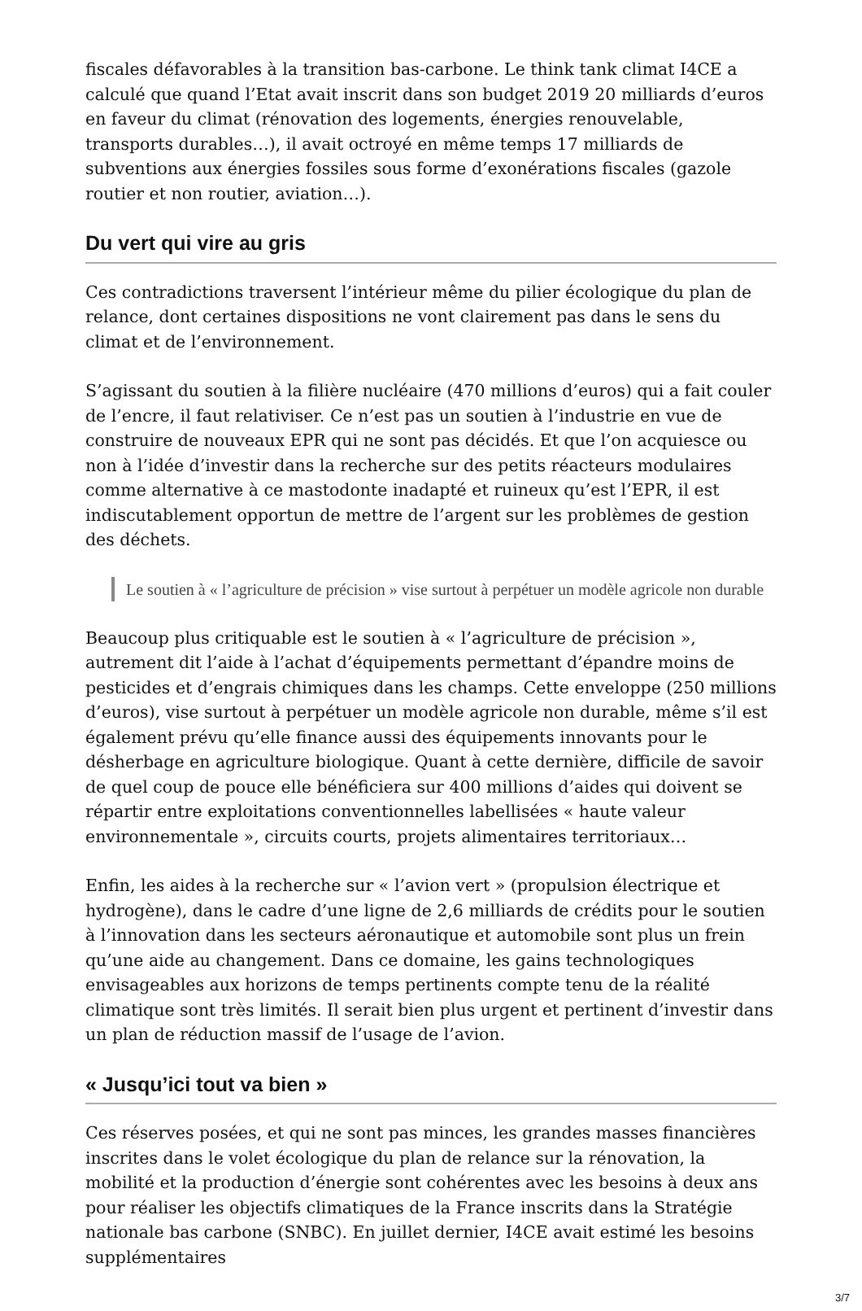fiscales défavorables à la transition bas-carbone. Le think tank climat I4CE a calculé que quand l’Etat avait inscrit dans son budget 2019 20 milliards d’euros en faveur du climat (rénovation des logements, énergies renouvelable, transports durables…), il avait octroyé en même temps 17 milliards de subventions aux énergies fossiles sous forme d’exonérations fiscales (gazole routier et non routier, aviation…).
Du vert qui vire au gris
Ces contradictions traversent l’intérieur même du pilier écologique du plan de relance, dont certaines dispositions ne vont clairement pas dans le sens du climat et de l’environnement.
S’agissant du soutien à la filière nucléaire (470 millions d’euros) qui a fait couler de l’encre, il faut relativiser. Ce n’est pas un soutien à l’industrie en vue de construire de nouveaux EPR qui ne sont pas décidés. Et que l’on acquiesce ou non à l’idée d’investir dans la recherche sur des petits réacteurs modulaires comme alternative à ce mastodonte inadapté et ruineux qu’est l’EPR, il est indiscutablement opportun de mettre de l’argent sur les problèmes de gestion des déchets.
Le soutien à « l’agriculture de précision » vise surtout à perpétuer un modèle agricole non durable
Beaucoup plus critiquable est le soutien à « l’agriculture de précision », autrement dit l’aide à l’achat d’équipements permettant d’épandre moins de pesticides et d’engrais chimiques dans les champs. Cette enveloppe (250 millions d’euros), vise surtout à perpétuer un modèle agricole non durable, même s’il est également prévu qu’elle finance aussi des équipements innovants pour le désherbage en agriculture biologique. Quant à cette dernière, difficile de savoir de quel coup de pouce elle bénéficiera sur 400 millions d’aides qui doivent se répartir entre exploitations conventionnelles labellisées « haute valeur environnementale », circuits courts, projets alimentaires territoriaux…
Enfin, les aides à la recherche sur « l’avion vert » (propulsion électrique et hydrogène), dans le cadre d’une ligne de 2,6 milliards de crédits pour le soutien à l’innovation dans les secteurs aéronautique et automobile sont plus un frein qu’une aide au changement. Dans ce domaine, les gains technologiques envisageables aux horizons de temps pertinents compte tenu de la réalité climatique sont très limités. Il serait bien plus urgent et pertinent d’investir dans un plan de réduction massif de l’usage de l’avion.
« Jusqu’ici tout va bien »
Ces réserves posées, et qui ne sont pas minces, les grandes masses financières inscrites dans le volet écologique du plan de relance sur la rénovation, la mobilité et la production d’énergie sont cohérentes avec les besoins à deux ans pour réaliser les objectifs climatiques de la France inscrits dans la Stratégie nationale bas carbone (SNBC). En juillet dernier, I4CE avait estimé les besoins supplémentaires
3/7